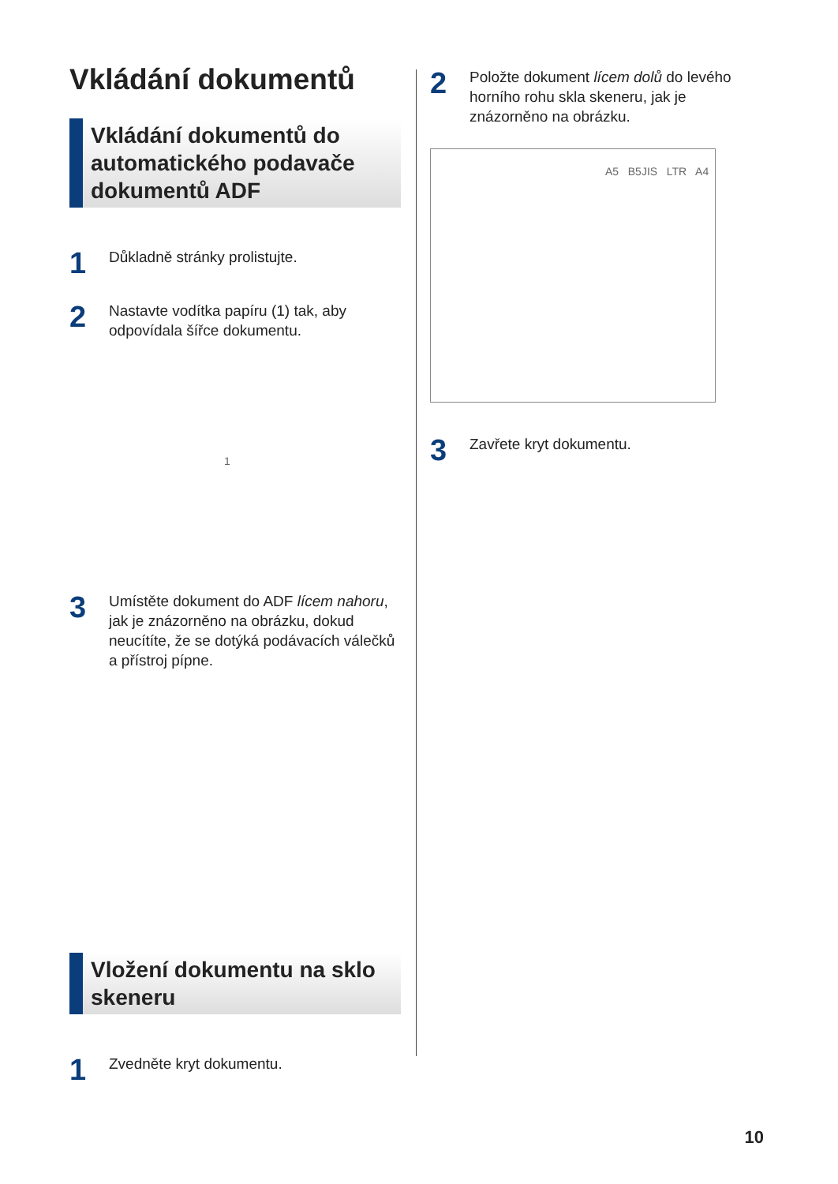Vkládání dokumentů
Vkládání dokumentů do automatického podavače dokumentů ADF
1
Důkladně stránky prolistujte.
2
Nastavte vodítka papíru (1) tak, aby odpovídala šířce dokumentu.
1
3
Umístěte dokument do ADF lícem nahoru, jak je znázorněno na obrázku, dokud neucítíte, že se dotýká podávacích válečků a přístroj pípne.
Vložení dokumentu na sklo skeneru
1
Zvedněte kryt dokumentu.
2
Položte dokument lícem dolů do levého horního rohu skla skeneru, jak je znázorněno na obrázku.
A5 B5JIS LTR A4
3
Zavřete kryt dokumentu.
10